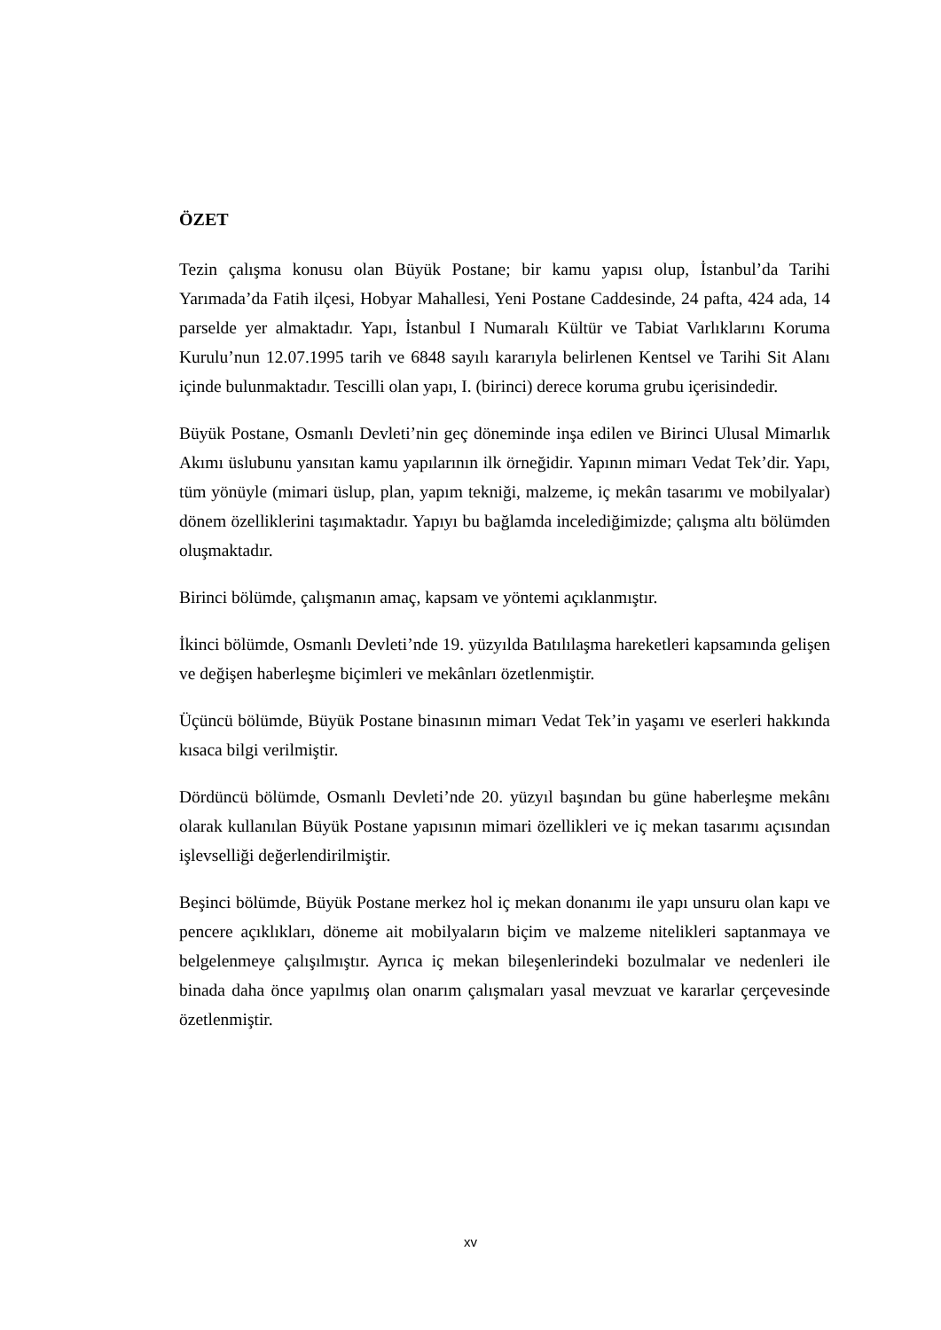ÖZET
Tezin çalışma konusu olan Büyük Postane; bir kamu yapısı olup, İstanbul’da Tarihi Yarımada’da Fatih ilçesi, Hobyar Mahallesi, Yeni Postane Caddesinde, 24 pafta, 424 ada, 14 parselde yer almaktadır. Yapı, İstanbul I Numaralı Kültür ve Tabiat Varlıklarını Koruma Kurulu’nun 12.07.1995 tarih ve 6848 sayılı kararıyla belirlenen Kentsel ve Tarihi Sit Alanı içinde bulunmaktadır. Tescilli olan yapı, I. (birinci) derece koruma grubu içerisindedir.
Büyük Postane, Osmanlı Devleti’nin geç döneminde inşa edilen ve Birinci Ulusal Mimarlık Akımı üslubunu yansıtan kamu yapılarının ilk örneğidir. Yapının mimarı Vedat Tek’dir. Yapı, tüm yönüyle (mimari üslup, plan, yapım tekniği, malzeme, iç mekân tasarımı ve mobilyalar) dönem özelliklerini taşımaktadır. Yapıyı bu bağlamda incelediğimizde; çalışma altı bölümden oluşmaktadır.
Birinci bölümde, çalışmanın amaç, kapsam ve yöntemi açıklanmıştır.
İkinci bölümde, Osmanlı Devleti’nde 19. yüzyılda Batılılaşma hareketleri kapsamında gelişen ve değişen haberleşme biçimleri ve mekânları özetlenmiştir.
Üçüncü bölümde, Büyük Postane binasının mimarı Vedat Tek’in yaşamı ve eserleri hakkında kısaca bilgi verilmiştir.
Dördüncü bölümde, Osmanlı Devleti’nde 20. yüzyıl başından bu güne haberleşme mekânı olarak kullanılan Büyük Postane yapısının mimari özellikleri ve iç mekan tasarımı açısından işlevselliği değerlendirilmiştir.
Beşinci bölümde, Büyük Postane merkez hol iç mekan donanımı ile yapı unsuru olan kapı ve pencere açıklıkları, döneme ait mobilyaların biçim ve malzeme nitelikleri saptanmaya ve belgelenmeye çalışılmıştır. Ayrıca iç mekan bileşenlerindeki bozulmalar ve nedenleri ile binada daha önce yapılmış olan onarım çalışmaları yasal mevzuat ve kararlar çerçevesinde özetlenmiştir.
xv